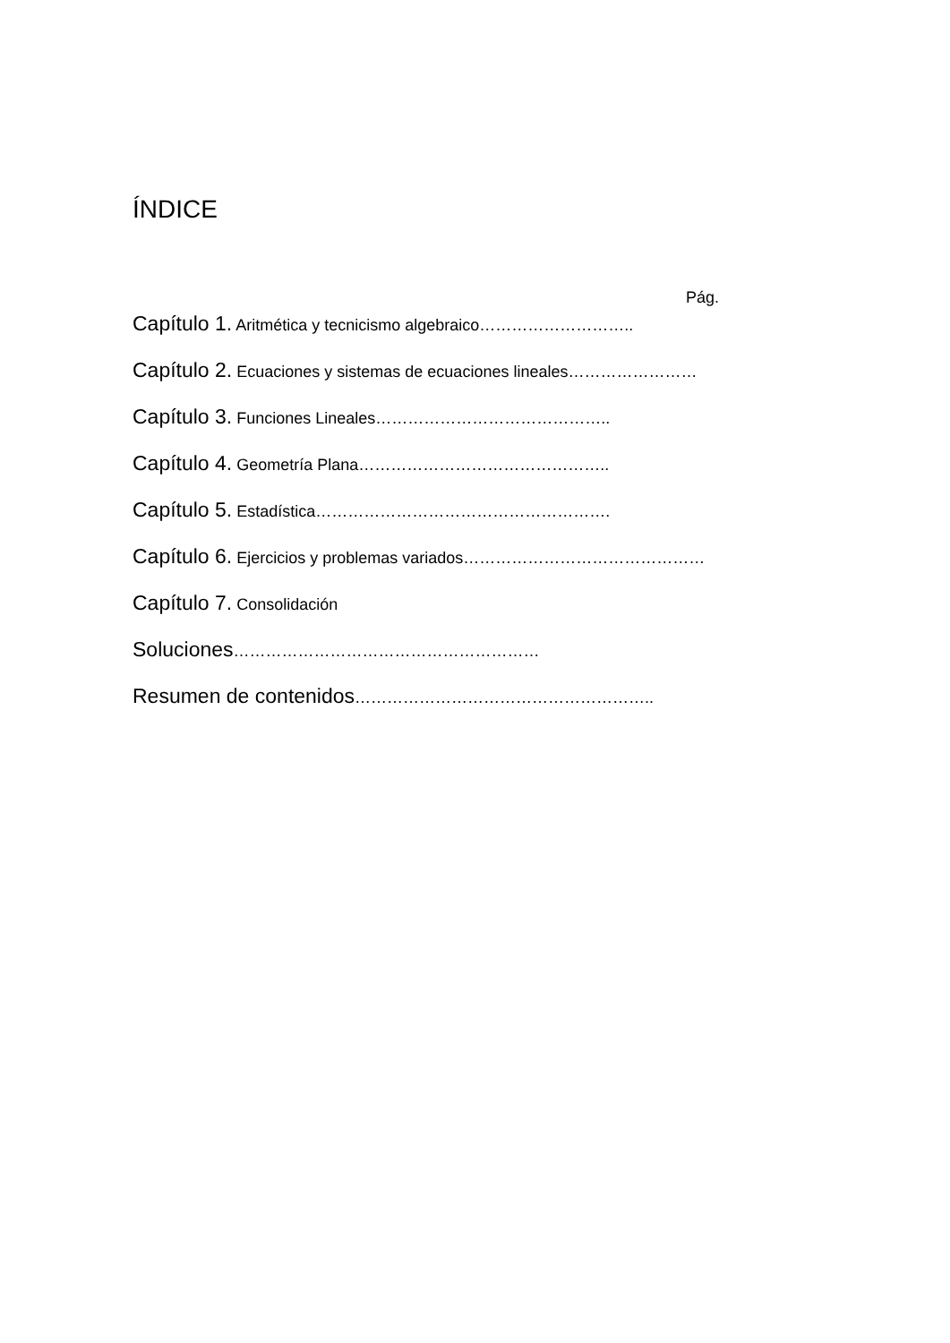ÍNDICE
Pág.
Capítulo 1. Aritmética y tecnicismo algebraico………………………..
Capítulo 2. Ecuaciones y sistemas de ecuaciones lineales……………………
Capítulo 3. Funciones Lineales……………………………………..
Capítulo 4. Geometría Plana………………………………………..
Capítulo 5. Estadística……………………………………………….
Capítulo 6. Ejercicios y problemas variados………………………………………
Capítulo 7. Consolidación
Soluciones…………………………………………………
Resumen de contenidos………………………………………………..